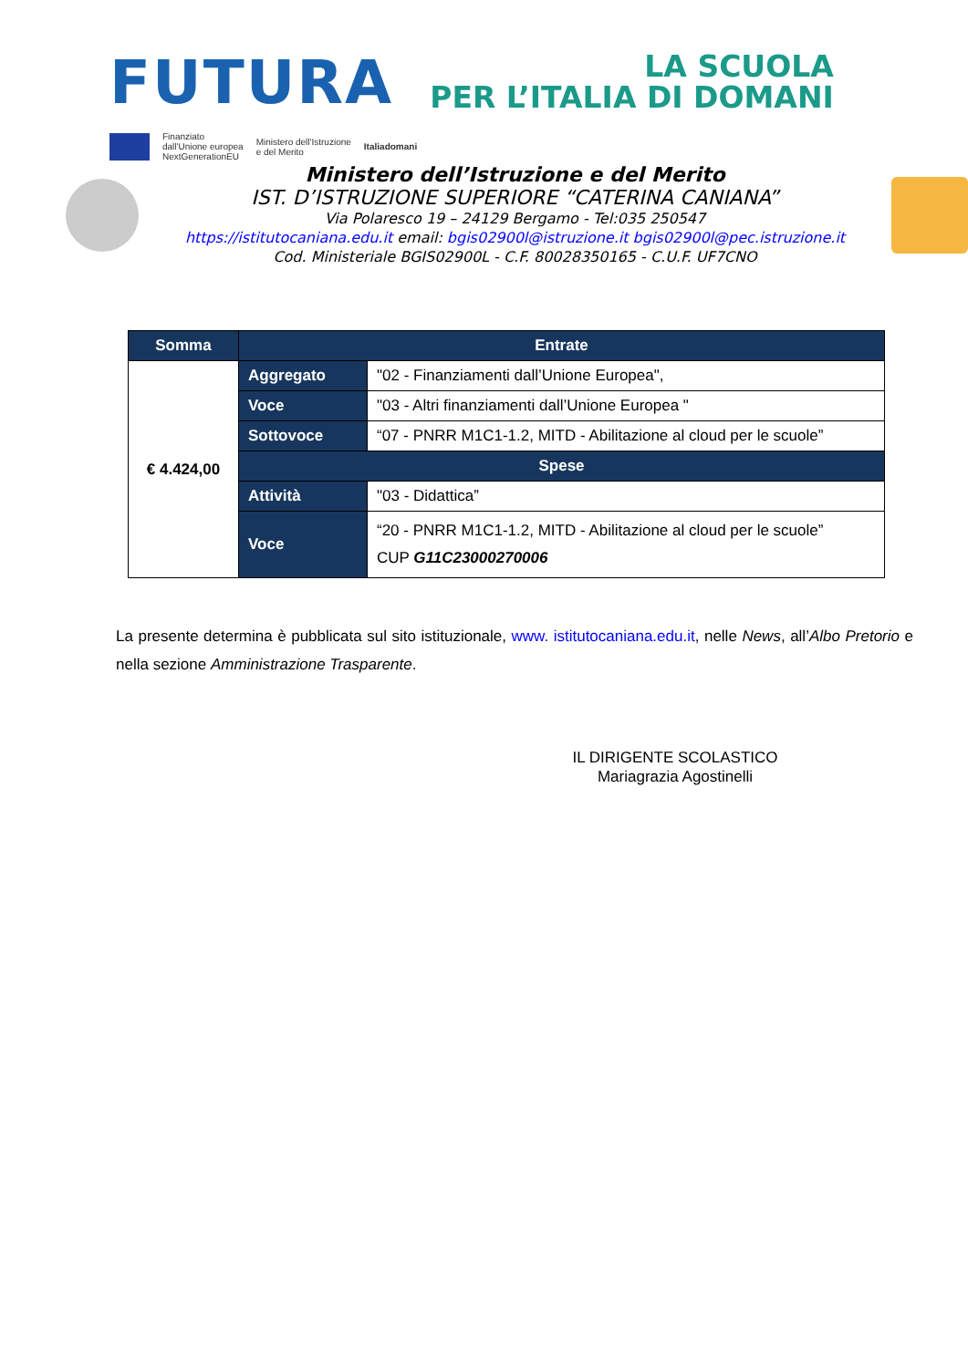FUTURA
LA SCUOLA
PER L’ITALIA DI DOMANI
Finanziato
dall'Unione europea
NextGenerationEU
Ministero dell'Istruzione
e del Merito
Italiadomani
Ministero dell’Istruzione e del Merito
IST. D’ISTRUZIONE SUPERIORE “CATERINA CANIANA”
Via Polaresco 19 – 24129 Bergamo - Tel:035 250547
https://istitutocaniana.edu.it email: bgis02900l@istruzione.it bgis02900l@pec.istruzione.it
Cod. Ministeriale BGIS02900L - C.F. 80028350165 - C.U.F. UF7CNO
| Somma | Entrate | |
| --- | --- | --- |
| € 4.424,00 | Aggregato | "02 - Finanziamenti dall’Unione Europea", |
| | Voce | "03 - Altri finanziamenti dall’Unione Europea " |
| | Sottovoce | “07 - PNRR M1C1-1.2, MITD - Abilitazione al cloud per le scuole” |
| | Spese | |
| | Attività | "03 - Didattica” |
| | Voce | “20 - PNRR M1C1-1.2, MITD - Abilitazione al cloud per le scuole” CUP G11C23000270006 |
La presente determina è pubblicata sul sito istituzionale, www. istitutocaniana.edu.it, nelle News, all’Albo Pretorio e nella sezione Amministrazione Trasparente.
IL DIRIGENTE SCOLASTICO
Mariagrazia Agostinelli